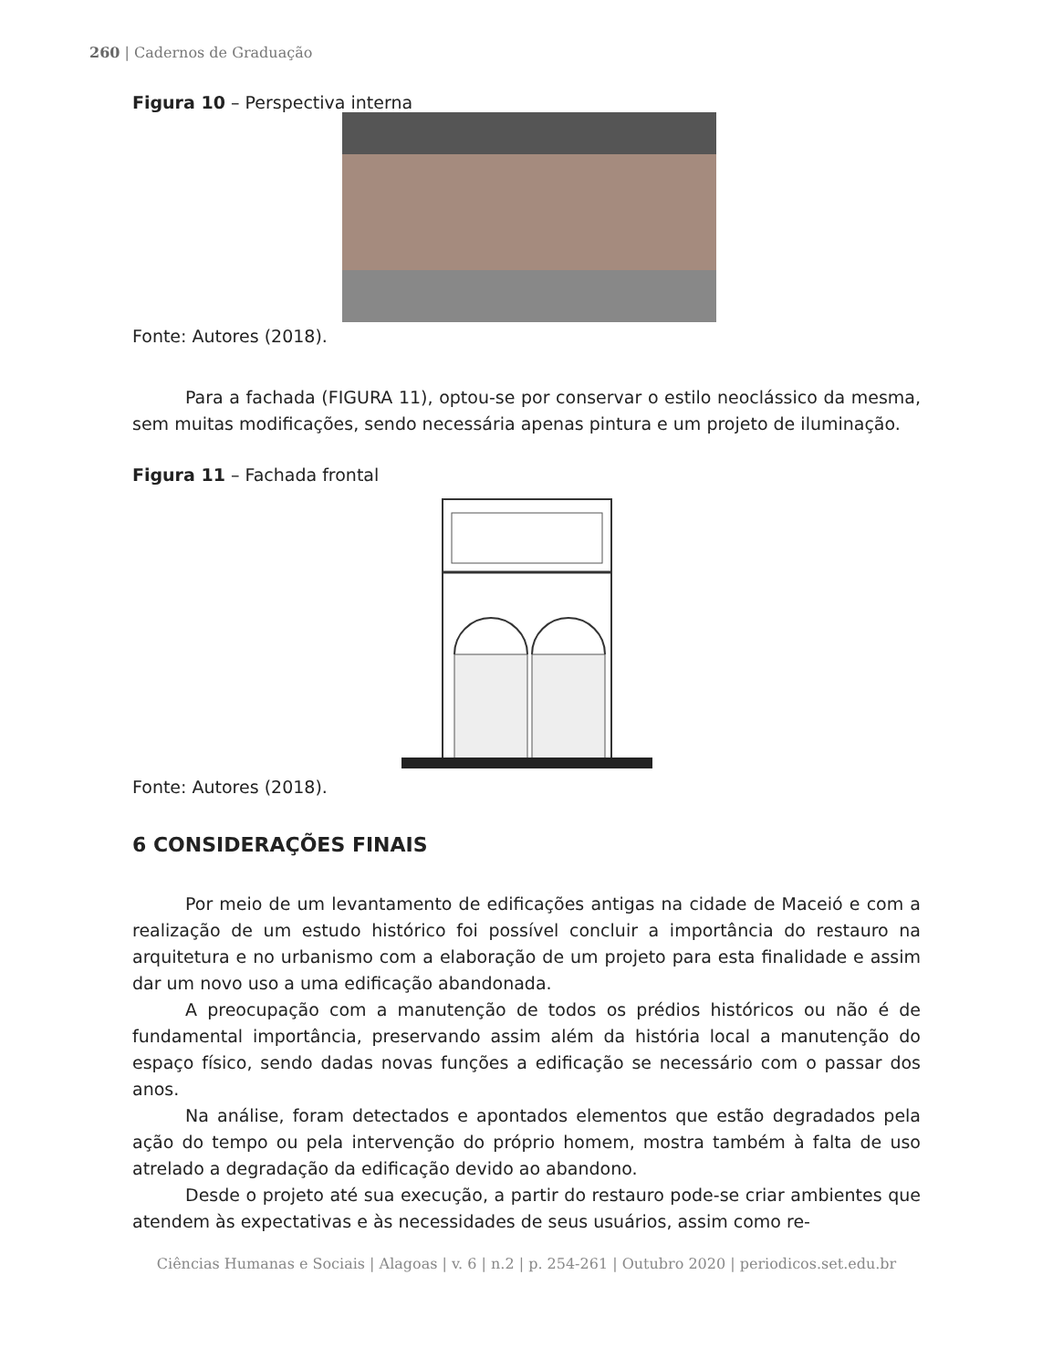260 | Cadernos de Graduação
Figura 10 – Perspectiva interna
Fonte: Autores (2018).
Para a fachada (FIGURA 11), optou-se por conservar o estilo neoclássico da mesma, sem muitas modificações, sendo necessária apenas pintura e um projeto de iluminação.
Figura 11 – Fachada frontal
Fonte: Autores (2018).
6 CONSIDERAÇÕES FINAIS
Por meio de um levantamento de edificações antigas na cidade de Maceió e com a realização de um estudo histórico foi possível concluir a importância do restauro na arquitetura e no urbanismo com a elaboração de um projeto para esta finalidade e assim dar um novo uso a uma edificação abandonada.
A preocupação com a manutenção de todos os prédios históricos ou não é de fundamental importância, preservando assim além da história local a manutenção do espaço físico, sendo dadas novas funções a edificação se necessário com o passar dos anos.
Na análise, foram detectados e apontados elementos que estão degradados pela ação do tempo ou pela intervenção do próprio homem, mostra também à falta de uso atrelado a degradação da edificação devido ao abandono.
Desde o projeto até sua execução, a partir do restauro pode-se criar ambientes que atendem às expectativas e às necessidades de seus usuários, assim como re-
Ciências Humanas e Sociais | Alagoas | v. 6 | n.2 | p. 254-261 | Outubro 2020 | periodicos.set.edu.br